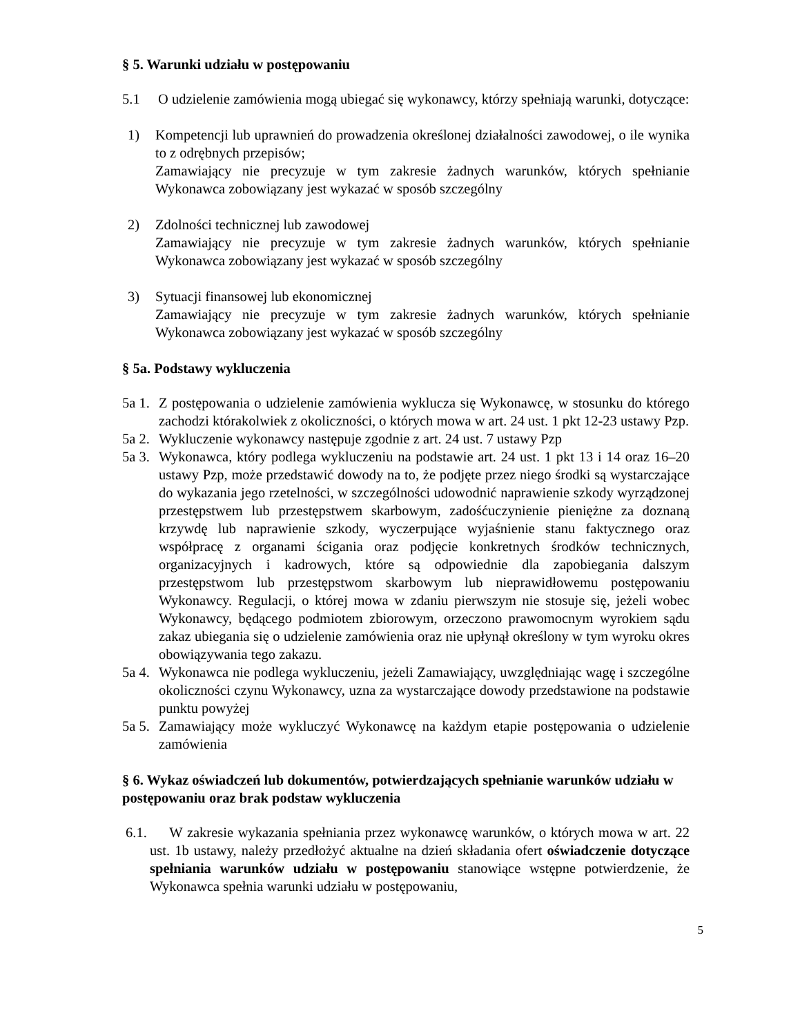§ 5. Warunki udziału w postępowaniu
5.1 O udzielenie zamówienia mogą ubiegać się wykonawcy, którzy spełniają warunki, dotyczące:
1) Kompetencji lub uprawnień do prowadzenia określonej działalności zawodowej, o ile wynika to z odrębnych przepisów;
Zamawiający nie precyzuje w tym zakresie żadnych warunków, których spełnianie Wykonawca zobowiązany jest wykazać w sposób szczególny
2) Zdolności technicznej lub zawodowej
Zamawiający nie precyzuje w tym zakresie żadnych warunków, których spełnianie Wykonawca zobowiązany jest wykazać w sposób szczególny
3) Sytuacji finansowej lub ekonomicznej
Zamawiający nie precyzuje w tym zakresie żadnych warunków, których spełnianie Wykonawca zobowiązany jest wykazać w sposób szczególny
§ 5a. Podstawy wykluczenia
5a 1. Z postępowania o udzielenie zamówienia wyklucza się Wykonawcę, w stosunku do którego zachodzi którakolwiek z okoliczności, o których mowa w art. 24 ust. 1 pkt 12-23 ustawy Pzp.
5a 2. Wykluczenie wykonawcy następuje zgodnie z art. 24 ust. 7 ustawy Pzp
5a 3. Wykonawca, który podlega wykluczeniu na podstawie art. 24 ust. 1 pkt 13 i 14 oraz 16–20 ustawy Pzp, może przedstawić dowody na to, że podjęte przez niego środki są wystarczające do wykazania jego rzetelności, w szczególności udowodnić naprawienie szkody wyrządzonej przestępstwem lub przestępstwem skarbowym, zadośćuczynienie pieniężne za doznaną krzywdę lub naprawienie szkody, wyczerpujące wyjaśnienie stanu faktycznego oraz współpracę z organami ścigania oraz podjęcie konkretnych środków technicznych, organizacyjnych i kadrowych, które są odpowiednie dla zapobiegania dalszym przestępstwom lub przestępstwom skarbowym lub nieprawidłowemu postępowaniu Wykonawcy. Regulacji, o której mowa w zdaniu pierwszym nie stosuje się, jeżeli wobec Wykonawcy, będącego podmiotem zbiorowym, orzeczono prawomocnym wyrokiem sądu zakaz ubiegania się o udzielenie zamówienia oraz nie upłynął określony w tym wyroku okres obowiązywania tego zakazu.
5a 4. Wykonawca nie podlega wykluczeniu, jeżeli Zamawiający, uwzględniając wagę i szczególne okoliczności czynu Wykonawcy, uzna za wystarczające dowody przedstawione na podstawie punktu powyżej
5a 5. Zamawiający może wykluczyć Wykonawcę na każdym etapie postępowania o udzielenie zamówienia
§ 6. Wykaz oświadczeń lub dokumentów, potwierdzających spełnianie warunków udziału w postępowaniu oraz brak podstaw wykluczenia
6.1. W zakresie wykazania spełniania przez wykonawcę warunków, o których mowa w art. 22 ust. 1b ustawy, należy przedłożyć aktualne na dzień składania ofert oświadczenie dotyczące spełniania warunków udziału w postępowaniu stanowiące wstępne potwierdzenie, że Wykonawca spełnia warunki udziału w postępowaniu,
5